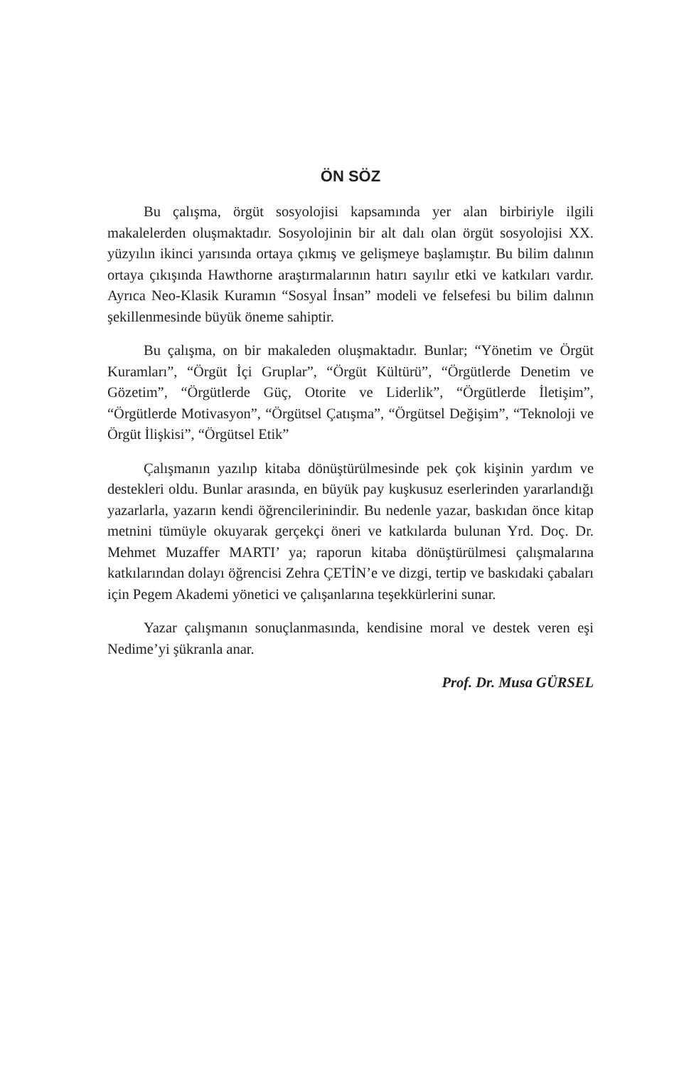ÖN SÖZ
Bu çalışma, örgüt sosyolojisi kapsamında yer alan birbiriyle ilgili makalelerden oluşmaktadır. Sosyolojinin bir alt dalı olan örgüt sosyolojisi XX. yüzyılın ikinci yarısında ortaya çıkmış ve gelişmeye başlamıştır. Bu bilim dalının ortaya çıkışında Hawthorne araştırmalarının hatırı sayılır etki ve katkıları vardır. Ayrıca Neo-Klasik Kuramın “Sosyal İnsan” modeli ve felsefesi bu bilim dalının şekillenmesinde büyük öneme sahiptir.
Bu çalışma, on bir makaleden oluşmaktadır. Bunlar; “Yönetim ve Örgüt Kuramları”, “Örgüt İçi Gruplar”, “Örgüt Kültürü”, “Örgütlerde Denetim ve Gözetim”, “Örgütlerde Güç, Otorite ve Liderlik”, “Örgütlerde İletişim”, “Örgütlerde Motivasyon”, “Örgütsel Çatışma”, “Örgütsel Değişim”, “Teknoloji ve Örgüt İlişkisi”, “Örgütsel Etik”
Çalışmanın yazılıp kitaba dönüştürülmesinde pek çok kişinin yardım ve destekleri oldu. Bunlar arasında, en büyük pay kuşkusuz eserlerinden yararlandığı yazarlarla, yazarın kendi öğrencilerinindir. Bu nedenle yazar, baskıdan önce kitap metnini tümüyle okuyarak gerçekçi öneri ve katkılarda bulunan Yrd. Doç. Dr. Mehmet Muzaffer MARTI’ ya; raporun kitaba dönüştürülmesi çalışmalarına katkılarından dolayı öğrencisi Zehra ÇETİN’e ve dizgi, tertip ve baskıdaki çabaları için Pegem Akademi yönetici ve çalışanlarına teşekkürlerini sunar.
Yazar çalışmanın sonuçlanmasında, kendisine moral ve destek veren eşi Nedime’yi şükranla anar.
Prof. Dr. Musa GÜRSEL